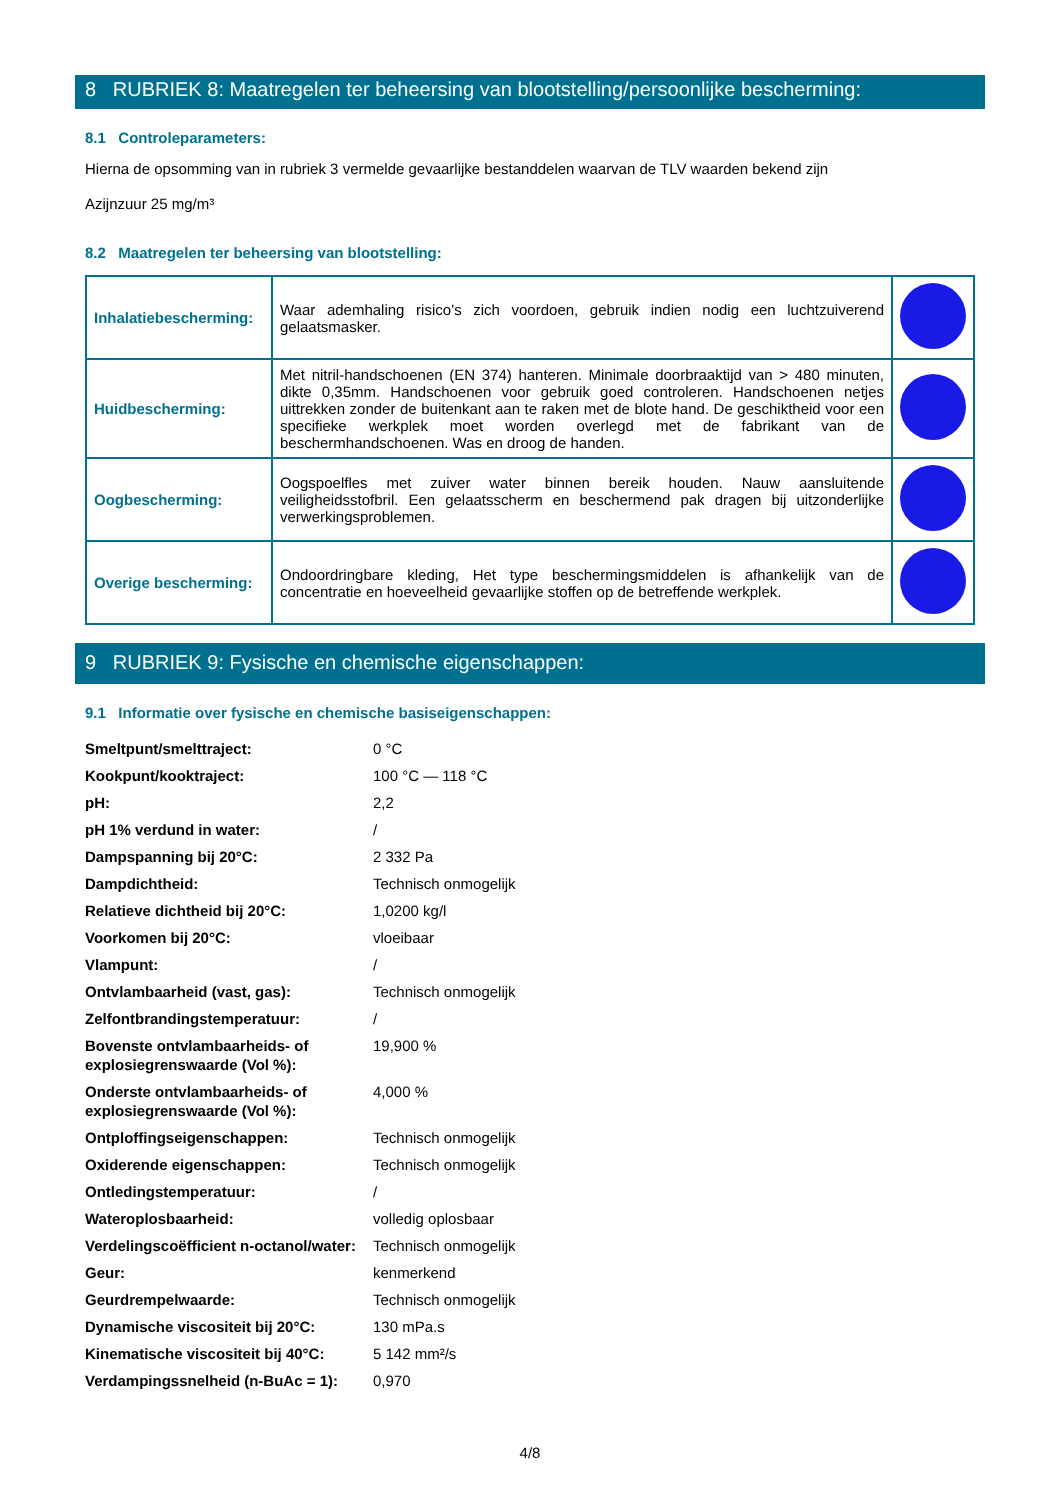8 RUBRIEK 8: Maatregelen ter beheersing van blootstelling/persoonlijke bescherming:
8.1 Controleparameters:
Hierna de opsomming van in rubriek 3 vermelde gevaarlijke bestanddelen waarvan de TLV waarden bekend zijn
Azijnzuur 25 mg/m³
8.2 Maatregelen ter beheersing van blootstelling:
| Inhalatiebescherming: | Waar ademhaling risico’s zich voordoen, gebruik indien nodig een luchtzuiverend gelaatsmasker. | |
| Huidbescherming: | Met nitril-handschoenen (EN 374) hanteren. Minimale doorbraaktijd van > 480 minuten, dikte 0,35mm. Handschoenen voor gebruik goed controleren. Handschoenen netjes uittrekken zonder de buitenkant aan te raken met de blote hand. De geschiktheid voor een specifieke werkplek moet worden overlegd met de fabrikant van de beschermhandschoenen. Was en droog de handen. | |
| Oogbescherming: | Oogspoelfles met zuiver water binnen bereik houden. Nauw aansluitende veiligheidsstofbril. Een gelaatsscherm en beschermend pak dragen bij uitzonderlijke verwerkingsproblemen. | |
| Overige bescherming: | Ondoordringbare kleding, Het type beschermingsmiddelen is afhankelijk van de concentratie en hoeveelheid gevaarlijke stoffen op de betreffende werkplek. | |
9 RUBRIEK 9: Fysische en chemische eigenschappen:
9.1 Informatie over fysische en chemische basiseigenschappen:
| Smeltpunt/smelttraject: | 0 °C |
| Kookpunt/kooktraject: | 100 °C — 118 °C |
| pH: | 2,2 |
| pH 1% verdund in water: | / |
| Dampspanning bij 20°C: | 2 332 Pa |
| Dampdichtheid: | Technisch onmogelijk |
| Relatieve dichtheid bij 20°C: | 1,0200 kg/l |
| Voorkomen bij 20°C: | vloeibaar |
| Vlampunt: | / |
| Ontvlambaarheid (vast, gas): | Technisch onmogelijk |
| Zelfontbrandingstemperatuur: | / |
| Bovenste ontvlambaarheids- of explosiegrenswaarde (Vol %): | 19,900 % |
| Onderste ontvlambaarheids- of explosiegrenswaarde (Vol %): | 4,000 % |
| Ontploffingseigenschappen: | Technisch onmogelijk |
| Oxiderende eigenschappen: | Technisch onmogelijk |
| Ontledingstemperatuur: | / |
| Wateroplosbaarheid: | volledig oplosbaar |
| Verdelingscoëfficient n-octanol/water: | Technisch onmogelijk |
| Geur: | kenmerkend |
| Geurdrempelwaarde: | Technisch onmogelijk |
| Dynamische viscositeit bij 20°C: | 130 mPa.s |
| Kinematische viscositeit bij 40°C: | 5 142 mm²/s |
| Verdampingssnelheid (n-BuAc = 1): | 0,970 |
4/8